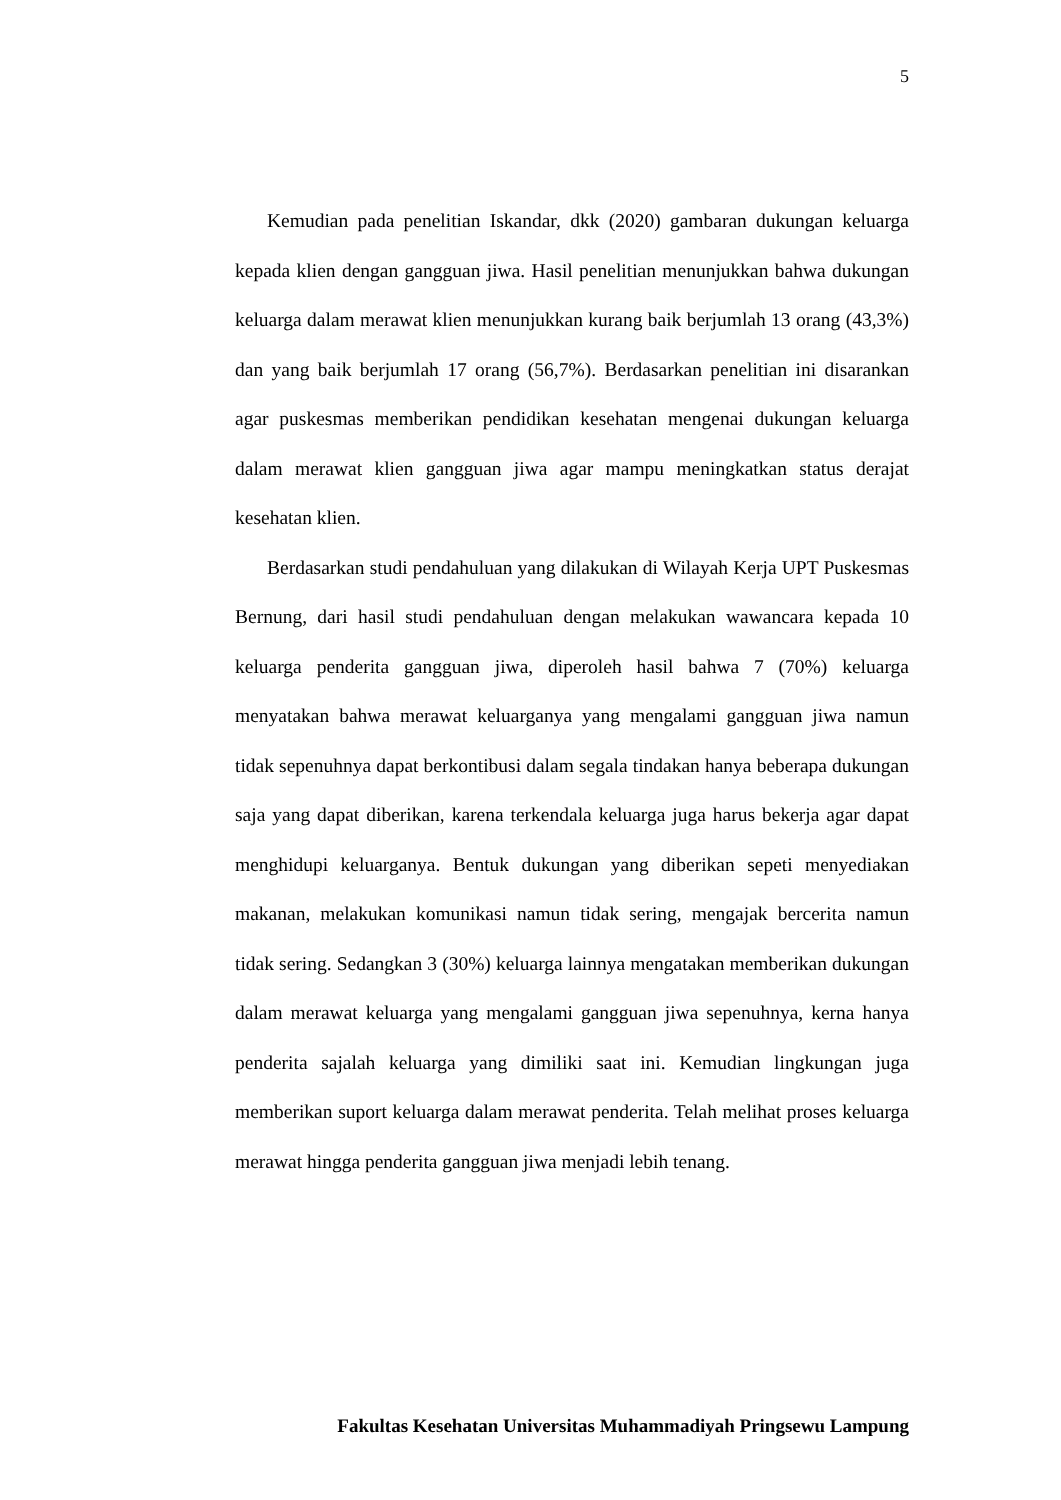5
Kemudian pada penelitian Iskandar, dkk (2020) gambaran dukungan keluarga kepada klien dengan gangguan jiwa. Hasil penelitian menunjukkan bahwa dukungan keluarga dalam merawat klien menunjukkan kurang baik berjumlah 13 orang (43,3%) dan yang baik berjumlah 17 orang (56,7%). Berdasarkan penelitian ini disarankan agar puskesmas memberikan pendidikan kesehatan mengenai dukungan keluarga dalam merawat klien gangguan jiwa agar mampu meningkatkan status derajat kesehatan klien.
Berdasarkan studi pendahuluan yang dilakukan di Wilayah Kerja UPT Puskesmas Bernung, dari hasil studi pendahuluan dengan melakukan wawancara kepada 10 keluarga penderita gangguan jiwa, diperoleh hasil bahwa 7 (70%) keluarga menyatakan bahwa merawat keluarganya yang mengalami gangguan jiwa namun tidak sepenuhnya dapat berkontibusi dalam segala tindakan hanya beberapa dukungan saja yang dapat diberikan, karena terkendala keluarga juga harus bekerja agar dapat menghidupi keluarganya. Bentuk dukungan yang diberikan sepeti menyediakan makanan, melakukan komunikasi namun tidak sering, mengajak bercerita namun tidak sering. Sedangkan 3 (30%) keluarga lainnya mengatakan memberikan dukungan dalam merawat keluarga yang mengalami gangguan jiwa sepenuhnya, kerna hanya penderita sajalah keluarga yang dimiliki saat ini. Kemudian lingkungan juga memberikan suport keluarga dalam merawat penderita. Telah melihat proses keluarga merawat hingga penderita gangguan jiwa menjadi lebih tenang.
Fakultas Kesehatan Universitas Muhammadiyah Pringsewu Lampung